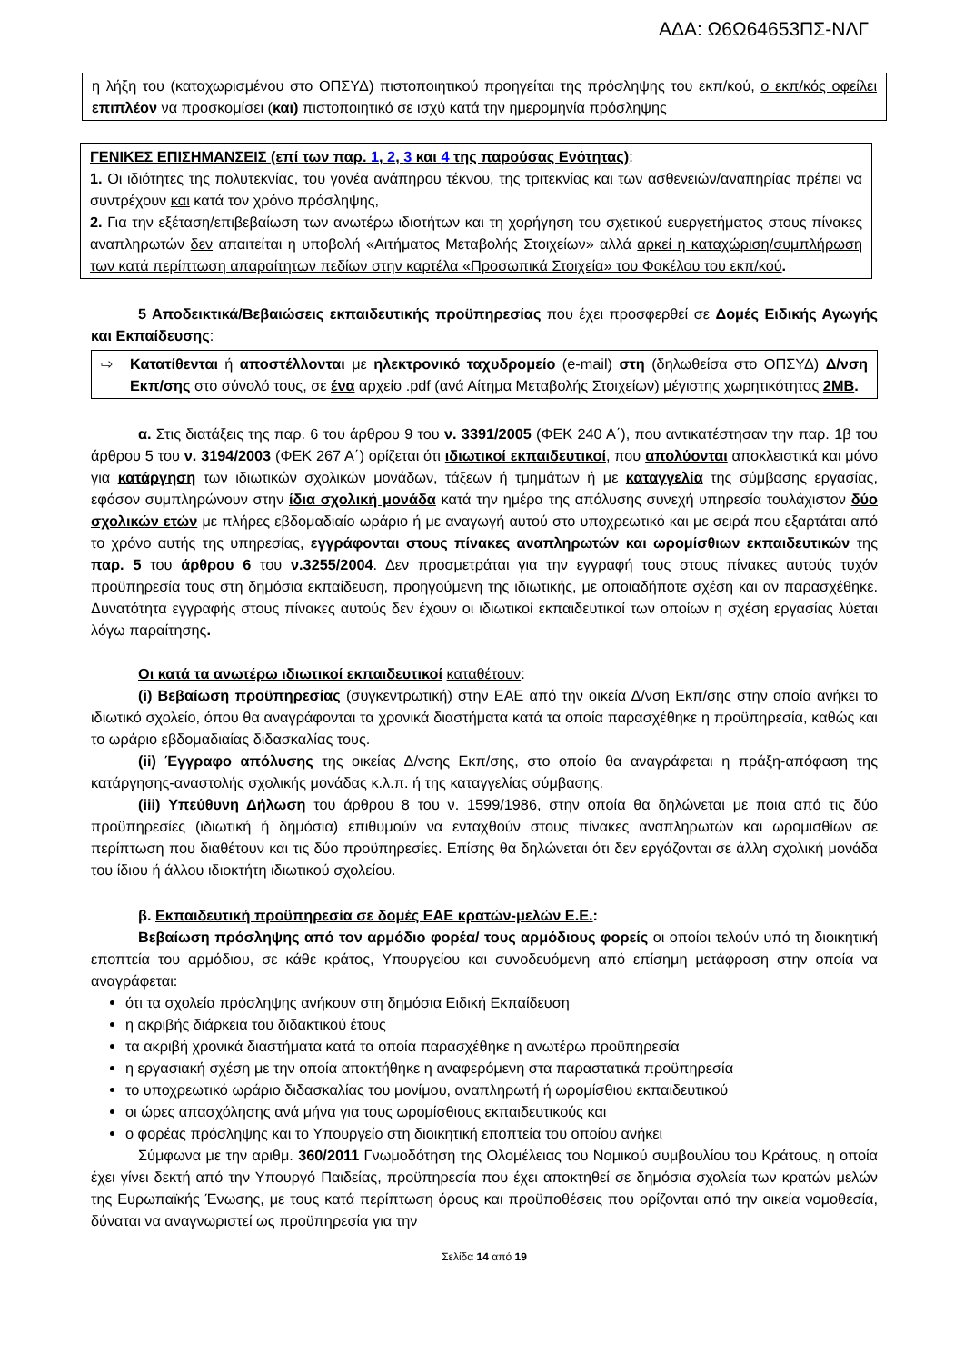ΑΔΑ: Ω6Ω64653ΠΣ-ΝΛΓ
η λήξη του (καταχωρισμένου στο ΟΠΣΥΔ) πιστοποιητικού προηγείται της πρόσληψης του εκπ/κού, ο εκπ/κός οφείλει επιπλέον να προσκομίσει (και) πιστοποιητικό σε ισχύ κατά την ημερομηνία πρόσληψης
ΓΕΝΙΚΕΣ ΕΠΙΣΗΜΑΝΣΕΙΣ (επί των παρ. 1, 2, 3 και 4 της παρούσας Ενότητας):
1. Οι ιδιότητες της πολυτεκνίας, του γονέα ανάπηρου τέκνου, της τριτεκνίας και των ασθενειών/αναπηρίας πρέπει να συντρέχουν και κατά τον χρόνο πρόσληψης,
2. Για την εξέταση/επιβεβαίωση των ανωτέρω ιδιοτήτων και τη χορήγηση του σχετικού ευεργετήματος στους πίνακες αναπληρωτών δεν απαιτείται η υποβολή «Αιτήματος Μεταβολής Στοιχείων» αλλά αρκεί η καταχώριση/συμπλήρωση των κατά περίπτωση απαραίτητων πεδίων στην καρτέλα «Προσωπικά Στοιχεία» του Φακέλου του εκπ/κού.
5 Αποδεικτικά/Βεβαιώσεις εκπαιδευτικής προϋπηρεσίας που έχει προσφερθεί σε Δομές Ειδικής Αγωγής και Εκπαίδευσης:
⇨ Κατατίθενται ή αποστέλλονται με ηλεκτρονικό ταχυδρομείο (e-mail) στη (δηλωθείσα στο ΟΠΣΥΔ) Δ/νση Εκπ/σης στο σύνολό τους, σε ένα αρχείο .pdf (ανά Αίτημα Μεταβολής Στοιχείων) μέγιστης χωρητικότητας 2MB.
α. Στις διατάξεις της παρ. 6 του άρθρου 9 του ν. 3391/2005 (ΦΕΚ 240 Α΄), που αντικατέστησαν την παρ. 1β του άρθρου 5 του ν. 3194/2003 (ΦΕΚ 267 Α΄) ορίζεται ότι ιδιωτικοί εκπαιδευτικοί, που απολύονται αποκλειστικά και μόνο για κατάργηση των ιδιωτικών σχολικών μονάδων, τάξεων ή τμημάτων ή με καταγγελία της σύμβασης εργασίας, εφόσον συμπληρώνουν στην ίδια σχολική μονάδα κατά την ημέρα της απόλυσης συνεχή υπηρεσία τουλάχιστον δύο σχολικών ετών με πλήρες εβδομαδιαίο ωράριο ή με αναγωγή αυτού στο υποχρεωτικό και με σειρά που εξαρτάται από το χρόνο αυτής της υπηρεσίας, εγγράφονται στους πίνακες αναπληρωτών και ωρομίσθιων εκπαιδευτικών της παρ. 5 του άρθρου 6 του ν.3255/2004. Δεν προσμετράται για την εγγραφή τους στους πίνακες αυτούς τυχόν προϋπηρεσία τους στη δημόσια εκπαίδευση, προηγούμενη της ιδιωτικής, με οποιαδήποτε σχέση και αν παρασχέθηκε. Δυνατότητα εγγραφής στους πίνακες αυτούς δεν έχουν οι ιδιωτικοί εκπαιδευτικοί των οποίων η σχέση εργασίας λύεται λόγω παραίτησης.
Οι κατά τα ανωτέρω ιδιωτικοί εκπαιδευτικοί καταθέτουν:
(i) Βεβαίωση προϋπηρεσίας (συγκεντρωτική) στην ΕΑΕ από την οικεία Δ/νση Εκπ/σης στην οποία ανήκει το ιδιωτικό σχολείο, όπου θα αναγράφονται τα χρονικά διαστήματα κατά τα οποία παρασχέθηκε η προϋπηρεσία, καθώς και το ωράριο εβδομαδιαίας διδασκαλίας τους.
(ii) Έγγραφο απόλυσης της οικείας Δ/νσης Εκπ/σης, στο οποίο θα αναγράφεται η πράξη-απόφαση της κατάργησης-αναστολής σχολικής μονάδας κ.λ.π. ή της καταγγελίας σύμβασης.
(iii) Υπεύθυνη Δήλωση του άρθρου 8 του ν. 1599/1986, στην οποία θα δηλώνεται με ποια από τις δύο προϋπηρεσίες (ιδιωτική ή δημόσια) επιθυμούν να ενταχθούν στους πίνακες αναπληρωτών και ωρομισθίων σε περίπτωση που διαθέτουν και τις δύο προϋπηρεσίες. Επίσης θα δηλώνεται ότι δεν εργάζονται σε άλλη σχολική μονάδα του ίδιου ή άλλου ιδιοκτήτη ιδιωτικού σχολείου.
β. Εκπαιδευτική προϋπηρεσία σε δομές ΕΑΕ κρατών-μελών Ε.Ε.:
Βεβαίωση πρόσληψης από τον αρμόδιο φορέα/ τους αρμόδιους φορείς οι οποίοι τελούν υπό τη διοικητική εποπτεία του αρμόδιου, σε κάθε κράτος, Υπουργείου και συνοδευόμενη από επίσημη μετάφραση στην οποία να αναγράφεται:
ότι τα σχολεία πρόσληψης ανήκουν στη δημόσια Ειδική Εκπαίδευση
η ακριβής διάρκεια του διδακτικού έτους
τα ακριβή χρονικά διαστήματα κατά τα οποία παρασχέθηκε η ανωτέρω προϋπηρεσία
η εργασιακή σχέση με την οποία αποκτήθηκε η αναφερόμενη στα παραστατικά προϋπηρεσία
το υποχρεωτικό ωράριο διδασκαλίας του μονίμου, αναπληρωτή ή ωρομίσθιου εκπαιδευτικού
οι ώρες απασχόλησης ανά μήνα για τους ωρομίσθιους εκπαιδευτικούς και
ο φορέας πρόσληψης και το Υπουργείο στη διοικητική εποπτεία του οποίου ανήκει
Σύμφωνα με την αριθμ. 360/2011 Γνωμοδότηση της Ολομέλειας του Νομικού συμβουλίου του Κράτους, η οποία έχει γίνει δεκτή από την Υπουργό Παιδείας, προϋπηρεσία που έχει αποκτηθεί σε δημόσια σχολεία των κρατών μελών της Ευρωπαϊκής Ένωσης, με τους κατά περίπτωση όρους και προϋποθέσεις που ορίζονται από την οικεία νομοθεσία, δύναται να αναγνωριστεί ως προϋπηρεσία για την
Σελίδα 14 από 19